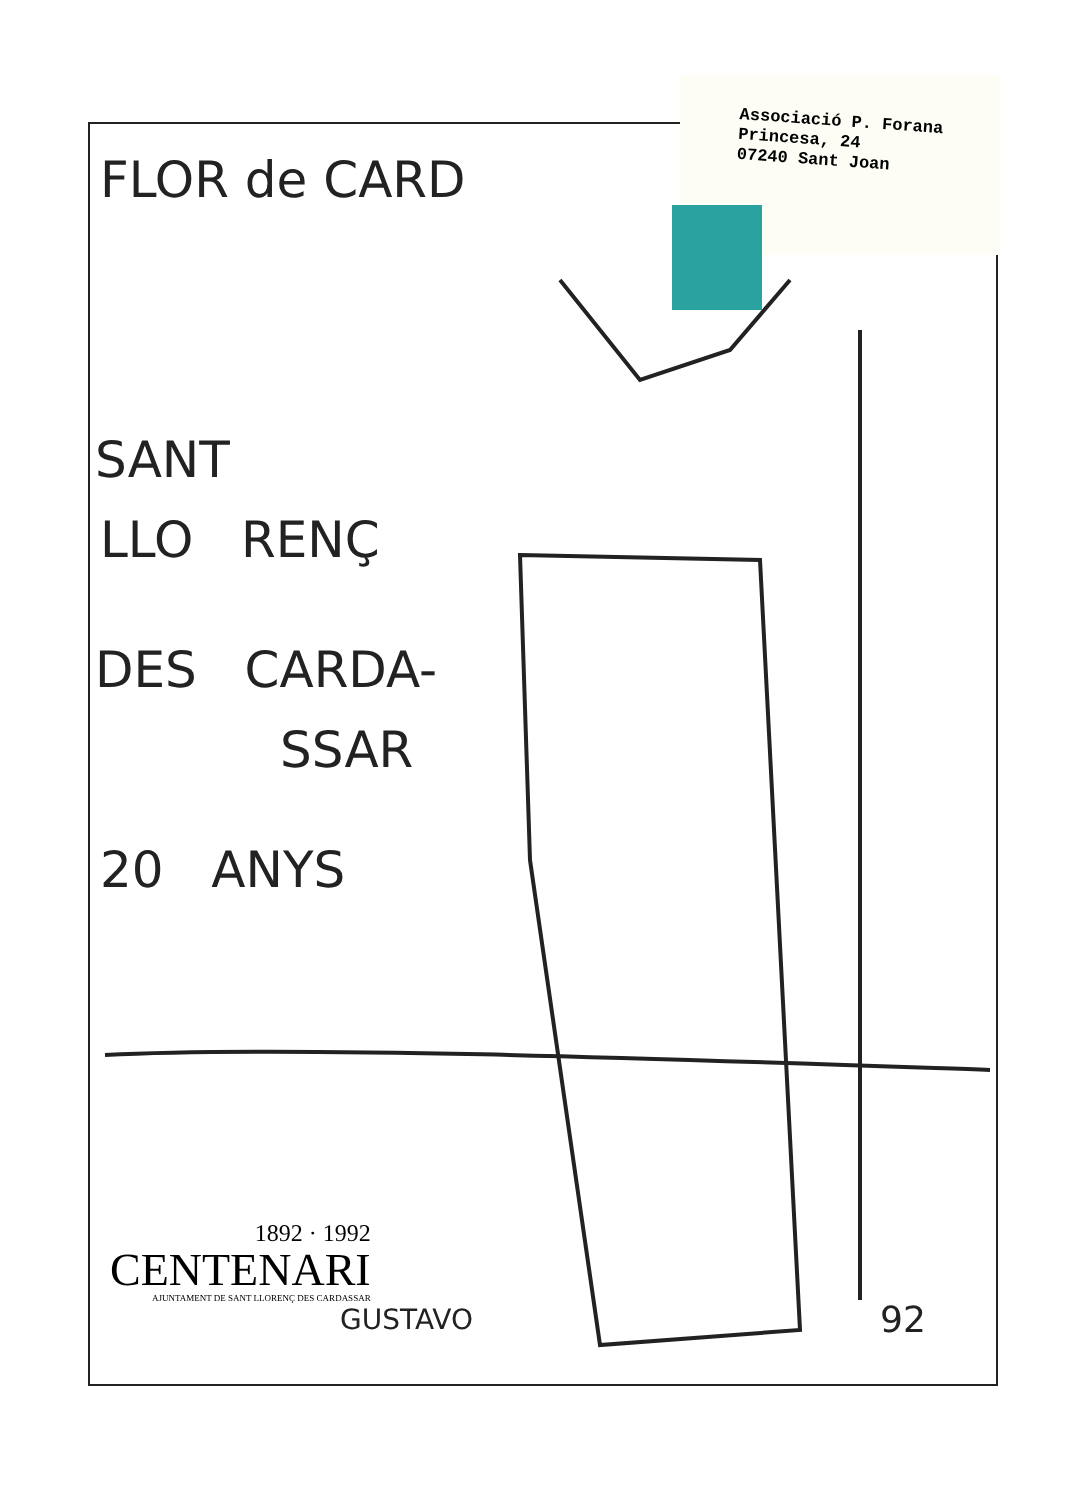Associació P. Forana
Princesa, 24
07240 Sant Joan
FLOR de CARD
SANT
LLO RENÇ
DES CARDA-
SSAR
20 ANYS
1892 · 1992
CENTENARI
AJUNTAMENT DE SANT LLORENÇ DES CARDASSAR
GUSTAVO 92